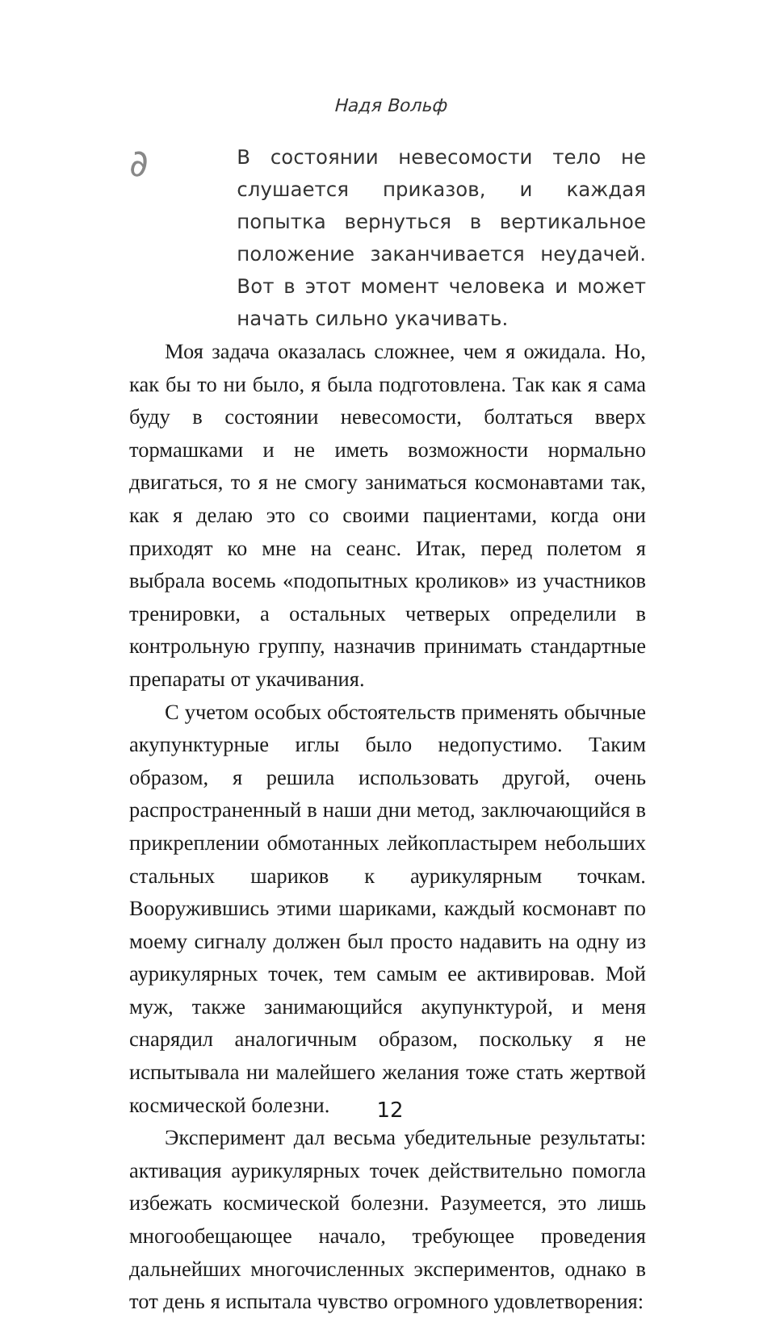Надя Вольф
∂
В состоянии невесомости тело не слушается приказов, и каждая попытка вернуться в вертикальное положение заканчивается неудачей. Вот в этот момент человека и может начать сильно укачивать.
Моя задача оказалась сложнее, чем я ожидала. Но, как бы то ни было, я была подготовлена. Так как я сама буду в состоянии невесомости, болтаться вверх тормашками и не иметь возможности нормально двигаться, то я не смогу заниматься космонавтами так, как я делаю это со своими пациентами, когда они приходят ко мне на сеанс. Итак, перед полетом я выбрала восемь «подопытных кроликов» из участников тренировки, а остальных четверых определили в контрольную группу, назначив принимать стандартные препараты от укачивания.
С учетом особых обстоятельств применять обычные акупунктурные иглы было недопустимо. Таким образом, я решила использовать другой, очень распространенный в наши дни метод, заключающийся в прикреплении обмотанных лейкопластырем небольших стальных шариков к аурикулярным точкам. Вооружившись этими шариками, каждый космонавт по моему сигналу должен был просто надавить на одну из аурикулярных точек, тем самым ее активировав. Мой муж, также занимающийся акупунктурой, и меня снарядил аналогичным образом, поскольку я не испытывала ни малейшего желания тоже стать жертвой космической болезни.
Эксперимент дал весьма убедительные результаты: активация аурикулярных точек действительно помогла избежать космической болезни. Разумеется, это лишь многообещающее начало, требующее проведения дальнейших многочисленных экспериментов, однако в тот день я испытала чувство огромного удовлетворения:
12